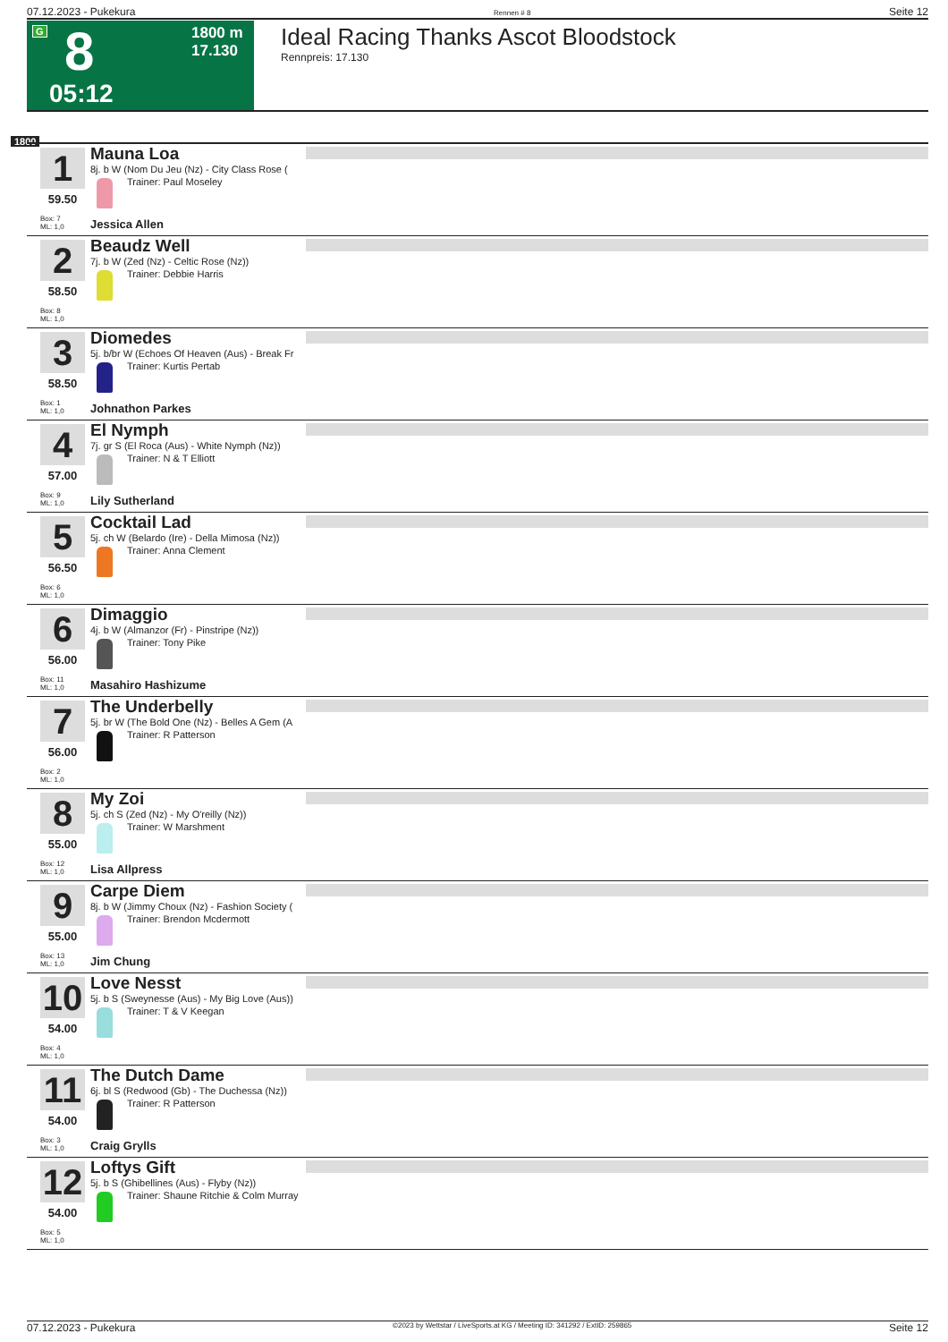07.12.2023 - Pukekura Rennen # 8 Seite 12
G 8 1800 m
17.130
05:12
Ideal Racing Thanks Ascot Bloodstock
Rennpreis: 17.130
1800
1
59.50
Box: 7
ML: 1,0
Mauna Loa
8j. b W (Nom Du Jeu (Nz) - City Class Rose (
Trainer: Paul Moseley
Jessica Allen
2
58.50
Box: 8
ML: 1,0
Beaudz Well
7j. b W (Zed (Nz) - Celtic Rose (Nz))
Trainer: Debbie Harris
3
58.50
Box: 1
ML: 1,0
Diomedes
5j. b/br W (Echoes Of Heaven (Aus) - Break Fr
Trainer: Kurtis Pertab
Johnathon Parkes
4
57.00
Box: 9
ML: 1,0
El Nymph
7j. gr S (El Roca (Aus) - White Nymph (Nz))
Trainer: N & T Elliott
Lily Sutherland
5
56.50
Box: 6
ML: 1,0
Cocktail Lad
5j. ch W (Belardo (Ire) - Della Mimosa (Nz))
Trainer: Anna Clement
6
56.00
Box: 11
ML: 1,0
Dimaggio
4j. b W (Almanzor (Fr) - Pinstripe (Nz))
Trainer: Tony Pike
Masahiro Hashizume
7
56.00
Box: 2
ML: 1,0
The Underbelly
5j. br W (The Bold One (Nz) - Belles A Gem (A
Trainer: R Patterson
8
55.00
Box: 12
ML: 1,0
My Zoi
5j. ch S (Zed (Nz) - My O'reilly (Nz))
Trainer: W Marshment
Lisa Allpress
9
55.00
Box: 13
ML: 1,0
Carpe Diem
8j. b W (Jimmy Choux (Nz) - Fashion Society (
Trainer: Brendon Mcdermott
Jim Chung
10
54.00
Box: 4
ML: 1,0
Love Nesst
5j. b S (Sweynesse (Aus) - My Big Love (Aus))
Trainer: T & V Keegan
11
54.00
Box: 3
ML: 1,0
The Dutch Dame
6j. bl S (Redwood (Gb) - The Duchessa (Nz))
Trainer: R Patterson
Craig Grylls
12
54.00
Box: 5
ML: 1,0
Loftys Gift
5j. b S (Ghibellines (Aus) - Flyby (Nz))
Trainer: Shaune Ritchie & Colm Murray
07.12.2023 - Pukekura ©2023 by Wettstar / LiveSports.at KG / Meeting ID: 341292 / ExtID: 259865 Seite 12